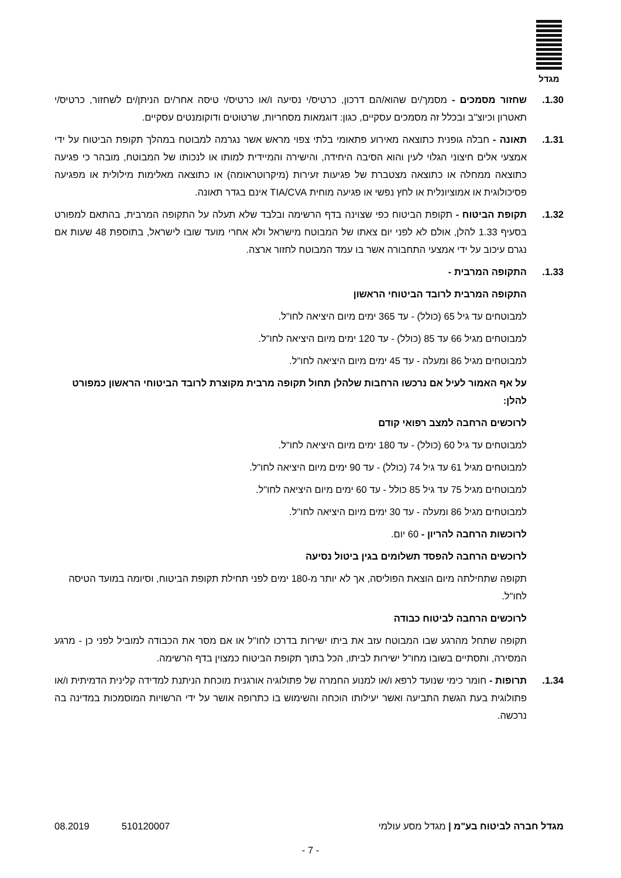מגדל
1.30. שחזור מסמכים - מסמך/ים שהוא/הם דרכון, כרטיס/י נסיעה ו/או כרטיס/י טיסה אחר/ים הניתן/ים לשחזור, כרטיס/י תאטרון וכיוצ"ב ובכלל זה מסמכים עסקיים, כגון: דוגמאות מסחריות, שרטוטים ודוקומנטים עסקיים.
1.31. תאונה - חבלה גופנית כתוצאה מאירוע פתאומי בלתי צפוי מראש אשר נגרמה למבוטח במהלך תקופת הביטוח על ידי אמצעי אלים חיצוני הגלוי לעין והוא הסיבה היחידה, והישירה והמיידית למותו או לנכותו של המבוטח, מובהר כי פגיעה כתוצאה ממחלה או כתוצאה מצטברת של פגיעות זעירות (מיקרוטראומה) או כתוצאה מאלימות מילולית או מפגיעה פסיכולוגית או אמוציונלית או לחץ נפשי או פגיעה מוחית TIA/CVA אינם בגדר תאונה.
1.32. תקופת הביטוח - תקופת הביטוח כפי שצוינה בדף הרשימה ובלבד שלא תעלה על התקופה המרבית, בהתאם למפורט בסעיף 1.33 להלן, אולם לא לפני יום צאתו של המבוטח מישראל ולא אחרי מועד שובו לישראל, בתוספת 48 שעות אם נגרם עיכוב על ידי אמצעי התחבורה אשר בו עמד המבוטח לחזור ארצה.
1.33. התקופה המרבית -
התקופה המרבית לרובד הביטוחי הראשון
למבוטחים עד גיל 65 (כולל) - עד 365 ימים מיום היציאה לחו"ל.
למבוטחים מגיל 66 עד 85 (כולל) - עד 120 ימים מיום היציאה לחו"ל.
למבוטחים מגיל 86 ומעלה - עד 45 ימים מיום היציאה לחו"ל.
על אף האמור לעיל אם נרכשו הרחבות שלהלן תחול תקופה מרבית מקוצרת לרובד הביטוחי הראשון כמפורט להלן:
לרוכשים הרחבה למצב רפואי קודם
למבוטחים עד גיל 60 (כולל) - עד 180 ימים מיום היציאה לחו"ל.
למבוטחים מגיל 61 עד גיל 74 (כולל) - עד 90 ימים מיום היציאה לחו"ל.
למבוטחים מגיל 75 עד גיל 85 כולל - עד 60 ימים מיום היציאה לחו"ל.
למבוטחים מגיל 86 ומעלה - עד 30 ימים מיום היציאה לחו"ל.
לרוכשות הרחבה להריון - 60 יום.
לרוכשים הרחבה להפסד תשלומים בגין ביטול נסיעה
תקופה שתחילתה מיום הוצאת הפוליסה, אך לא יותר מ-180 ימים לפני תחילת תקופת הביטוח, וסיומה במועד הטיסה לחו"ל.
לרוכשים הרחבה לביטוח כבודה
תקופה שתחל מהרגע שבו המבוטח עזב את ביתו ישירות בדרכו לחו"ל או אם מסר את הכבודה למוביל לפני כן - מרגע המסירה, ותסתיים בשובו מחו"ל ישירות לביתו, הכל בתוך תקופת הביטוח כמצוין בדף הרשימה.
1.34. תרופות - חומר כימי שנועד לרפא ו/או למנוע החמרה של פתולוגיה אורגנית מוכחת הניתנת למדידה קלינית הדמיתית ו/או פתולוגית בעת הגשת התביעה ואשר יעילותו הוכחה והשימוש בו כתרופה אושר על ידי הרשויות המוסמכות במדינה בה נרכשה.
מגדל חברה לביטוח בע"מ | מגדל מסע עולמי 510120007 08.2019
- 7 -